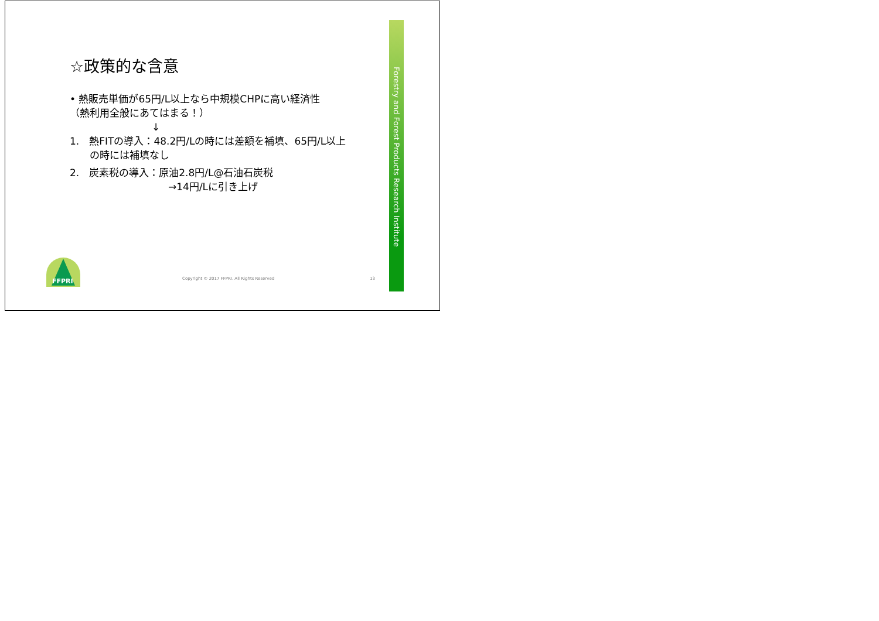☆政策的な含意
• 熱販売単価が65円/L以上なら中規模CHPに高い経済性
（熱利用全般にあてはまる！）
↓
1.　熱FITの導入：48.2円/Lの時には差額を補填、65円/L以上
　　の時には補填なし
2.　炭素税の導入：原油2.8円/L@石油石炭税
→14円/Lに引き上げ
Forestry and Forest Products Research Institute
FFPRI
Copyright © 2017 FFPRI. All Rights Reserved
13